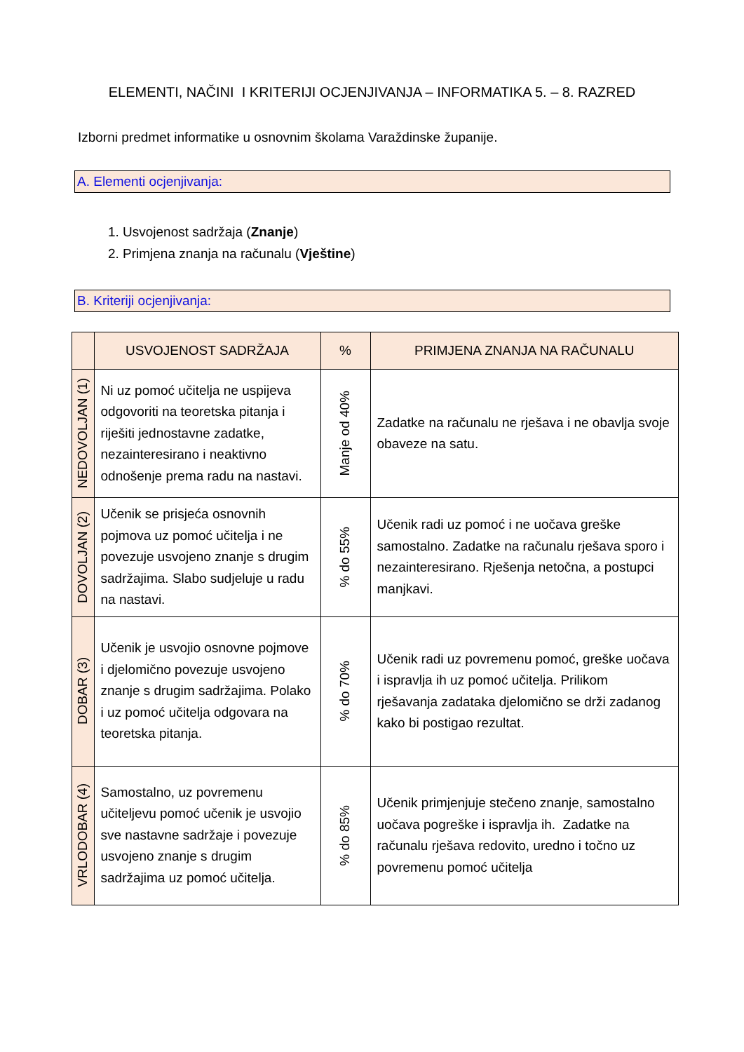ELEMENTI, NAČINI I KRITERIJI OCJENJIVANJA – INFORMATIKA 5. – 8. RAZRED
Izborni predmet informatike u osnovnim školama Varaždinske županije.
A. Elementi ocjenjivanja:
1. Usvojenost sadržaja (Znanje)
2. Primjena znanja na računalu (Vještine)
B. Kriteriji ocjenjivanja:
| | USVOJENOST SADRŽAJA | % | PRIMJENA ZNANJA NA RAČUNALU |
| --- | --- | --- | --- |
| NEDOVOLJAN (1) | Ni uz pomoć učitelja ne uspijeva odgovoriti na teoretska pitanja i riješiti jednostavne zadatke, nezainteresirano i neaktivno odnošenje prema radu na nastavi. | Manje od 40% | Zadatke na računalu ne rješava i ne obavlja svoje obaveze na satu. |
| DOVOLJAN (2) | Učenik se prisjeća osnovnih pojmova uz pomoć učitelja i ne povezuje usvojeno znanje s drugim sadržajima. Slabo sudjeluje u radu na nastavi. | % do 55% | Učenik radi uz pomoć i ne uočava greške samostalno. Zadatke na računalu rješava sporo i nezainteresirano. Rješenja netočna, a postupci manjkavi. |
| DOBAR (3) | Učenik je usvojio osnovne pojmove i djelomično povezuje usvojeno znanje s drugim sadržajima. Polako i uz pomoć učitelja odgovara na teoretska pitanja. | % do 70% | Učenik radi uz povremenu pomoć, greške uočava i ispravlja ih uz pomoć učitelja. Prilikom rješavanja zadataka djelomično se drži zadanog kako bi postigao rezultat. |
| VRLODOBAR (4) | Samostalno, uz povremenu učiteljevu pomoć učenik je usvojio sve nastavne sadržaje i povezuje usvojeno znanje s drugim sadržajima uz pomoć učitelja. | % do 85% | Učenik primjenjuje stečeno znanje, samostalno uočava pogreške i ispravlja ih. Zadatke na računalu rješava redovito, uredno i točno uz povremenu pomoć učitelja |